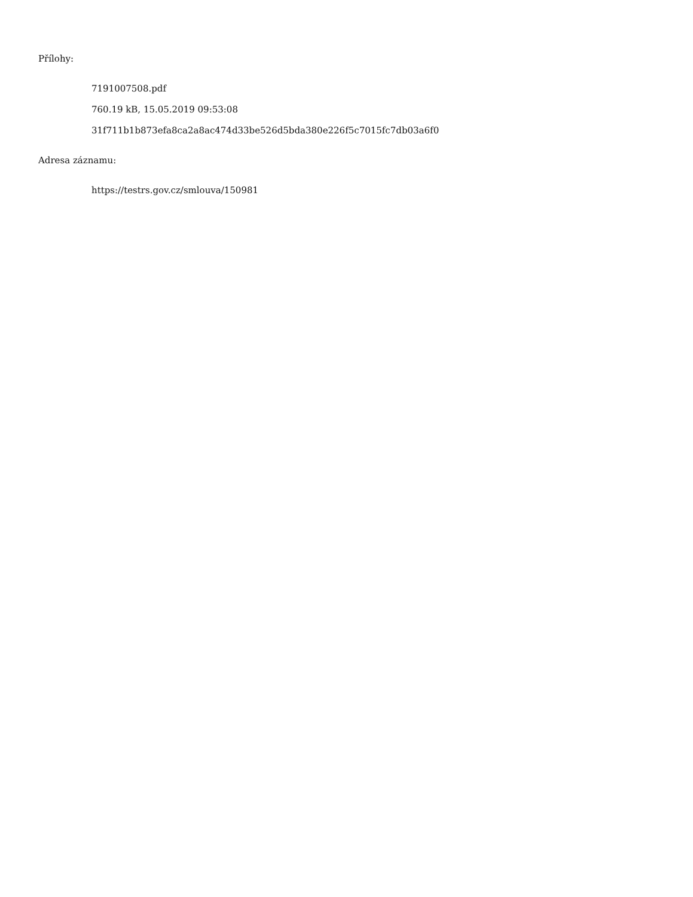Přílohy:
7191007508.pdf
760.19 kB, 15.05.2019 09:53:08
31f711b1b873efa8ca2a8ac474d33be526d5bda380e226f5c7015fc7db03a6f0
Adresa záznamu:
https://testrs.gov.cz/smlouva/150981